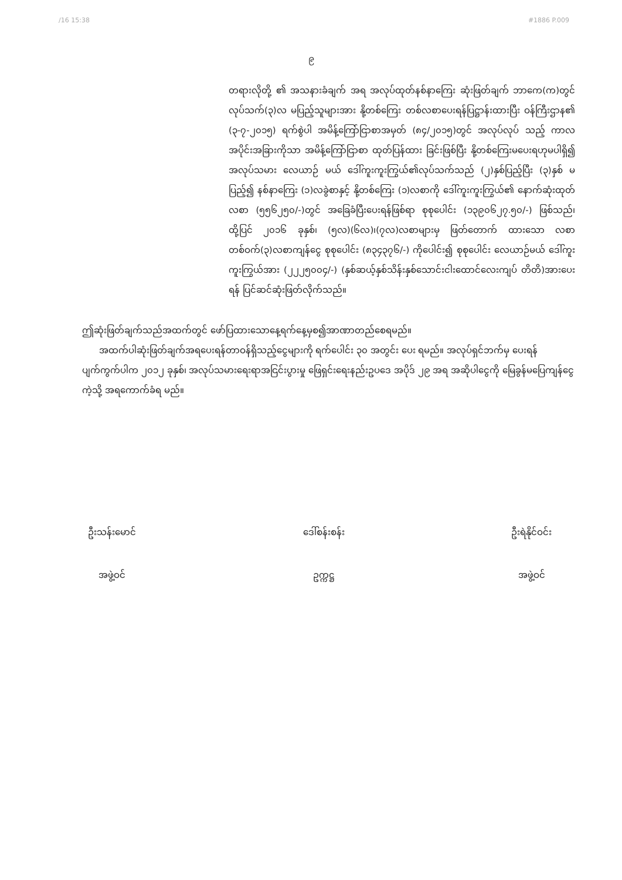/16 15:38 #1886 P.009
၉
တရားလိုတို့ ၏ အသနားခံချက် အရ အလုပ်ထုတ်နစ်နာကြေး ဆုံးဖြတ်ချက် ဘာကေ(က)တွင် လုပ်သက်(၃)လ မပြည့်သူများအား နို့တစ်ကြေး တစ်လစာပေးရန်ပြဋ္ဌာန်းထားပြီး ဝန်ကြီးဌာန၏ (၃-၇-၂၀၁၅) ရက်စွဲပါ အမိန့်ကြော်ငြာစာအမှတ် (၈၄/၂၀၁၅)တွင် အလုပ်လုပ် သည့် ကာလအပိုင်းအခြားကိုသာ အမိန့်ကြော်ငြာစာ ထုတ်ပြန်ထား ခြင်းဖြစ်ပြီး နို့တစ်ကြေးမပေးရဟုမပါရှိ၍ အလုပ်သမား လေယာဉ် မယ် ဒေါ်ကူးကူးကြွယ်၏လုပ်သက်သည် (၂)နှစ်ပြည့်ပြီး (၃)နှစ် မပြည့်၍ နစ်နာကြေး (၁)လခွဲစာနှင့် နို့တစ်ကြေး (၁)လစာကို ဒေါ်ကူးကူးကြွယ်၏ နောက်ဆုံးထုတ်လစာ (၅၅၆၂၅၀/-)တွင် အခြေခံပြီးပေးရန်ဖြစ်ရာ စုစုပေါင်း (၁၃၉၀၆၂၇.၅၀/-) ဖြစ်သည်၊ ထို့ပြင် ၂၀၁၆ ခုနှစ်၊ (၅လ)(၆လ)၊(၇လ)လစာများမှ ဖြတ်တောက် ထားသော လစာတစ်ဝက်(၃)လစာကျန်ငွေ စုစုပေါင်း (၈၃၄၃၇၆/-) ကိုပေါင်း၍ စုစုပေါင်း လေယာဉ်မယ် ဒေါ်ကူးကူးကြွယ်အား (၂၂၂၅၀၀၄/-) (နှစ်ဆယ့်နှစ်သိန်းနှစ်သောင်းငါးထောင်လေးကျပ် တိတိ)အားပေးရန် ပြင်ဆင်ဆုံးဖြတ်လိုက်သည်။
ဤဆုံးဖြတ်ချက်သည်အထက်တွင် ဖော်ပြထားသောနေ့ရက်နေ့မှစ၍အာဏာတည်စေရမည်။
အထက်ပါဆုံးဖြတ်ချက်အရပေးရန်တာဝန်ရှိသည့်ငွေများကို ရက်ပေါင်း ၃၀ အတွင်း ပေး ရမည်။ အလုပ်ရှင်ဘက်မှ ပေးရန်ပျက်ကွက်ပါက ၂၀၁၂ ခုနှစ်၊ အလုပ်သမားရေးရာအငြင်းပွားမှု ဖြေရှင်းရေးနည်းဥပဒေ အပိုဒ် ၂၉ အရ အဆိုပါငွေကို မြေခွန်မပြေကျန်ငွေကဲ့သို့ အရကောက်ခံရ မည်။
ဦးသန်းမောင်
အဖွဲ့ဝင်
ဒေါ်စန်းစန်း
ဥက္ကဋ္ဌ
ဦးရဲနိုင်ဝင်း
အဖွဲ့ဝင်